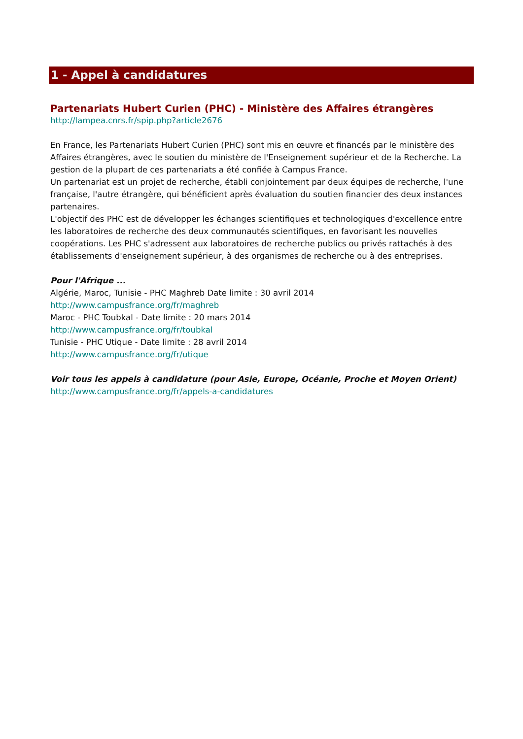1 - Appel à candidatures
Partenariats Hubert Curien (PHC) - Ministère des Affaires étrangères
http://lampea.cnrs.fr/spip.php?article2676
En France, les Partenariats Hubert Curien (PHC) sont mis en œuvre et financés par le ministère des Affaires étrangères, avec le soutien du ministère de l'Enseignement supérieur et de la Recherche. La gestion de la plupart de ces partenariats a été confiée à Campus France.
Un partenariat est un projet de recherche, établi conjointement par deux équipes de recherche, l'une française, l'autre étrangère, qui bénéficient après évaluation du soutien financier des deux instances partenaires.
L'objectif des PHC est de développer les échanges scientifiques et technologiques d'excellence entre les laboratoires de recherche des deux communautés scientifiques, en favorisant les nouvelles coopérations. Les PHC s'adressent aux laboratoires de recherche publics ou privés rattachés à des établissements d'enseignement supérieur, à des organismes de recherche ou à des entreprises.
Pour l'Afrique ...
Algérie, Maroc, Tunisie - PHC Maghreb Date limite : 30 avril 2014
http://www.campusfrance.org/fr/maghreb
Maroc - PHC Toubkal - Date limite : 20 mars 2014
http://www.campusfrance.org/fr/toubkal
Tunisie - PHC Utique - Date limite : 28 avril 2014
http://www.campusfrance.org/fr/utique
Voir tous les appels à candidature (pour Asie, Europe, Océanie, Proche et Moyen Orient)
http://www.campusfrance.org/fr/appels-a-candidatures